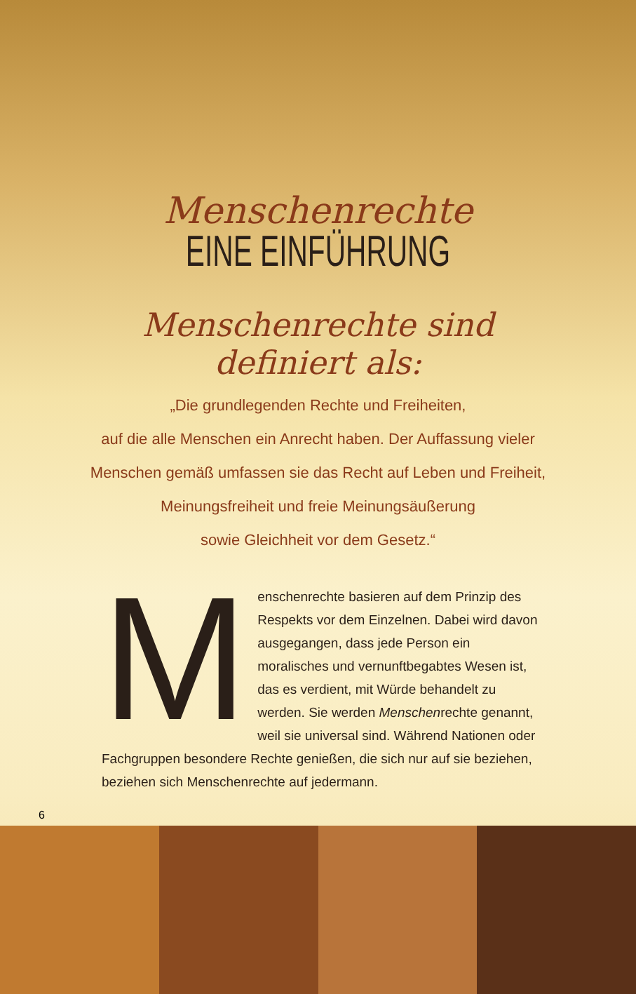Menschenrechte
EINE EINFÜHRUNG
Menschenrechte sind
definiert als:
„Die grundlegenden Rechte und Freiheiten,
auf die alle Menschen ein Anrecht haben. Der Auffassung vieler
Menschen gemäß umfassen sie das Recht auf Leben und Freiheit,
Meinungsfreiheit und freie Meinungsäußerung
sowie Gleichheit vor dem Gesetz.“
Menschenrechte basieren auf dem Prinzip des Respekts vor dem Einzelnen. Dabei wird davon ausgegangen, dass jede Person ein moralisches und vernunftbegabtes Wesen ist, das es verdient, mit Würde behandelt zu werden. Sie werden Menschenrechte genannt, weil sie universal sind. Während Nationen oder Fachgruppen besondere Rechte genießen, die sich nur auf sie beziehen, beziehen sich Menschenrechte auf jedermann.
6